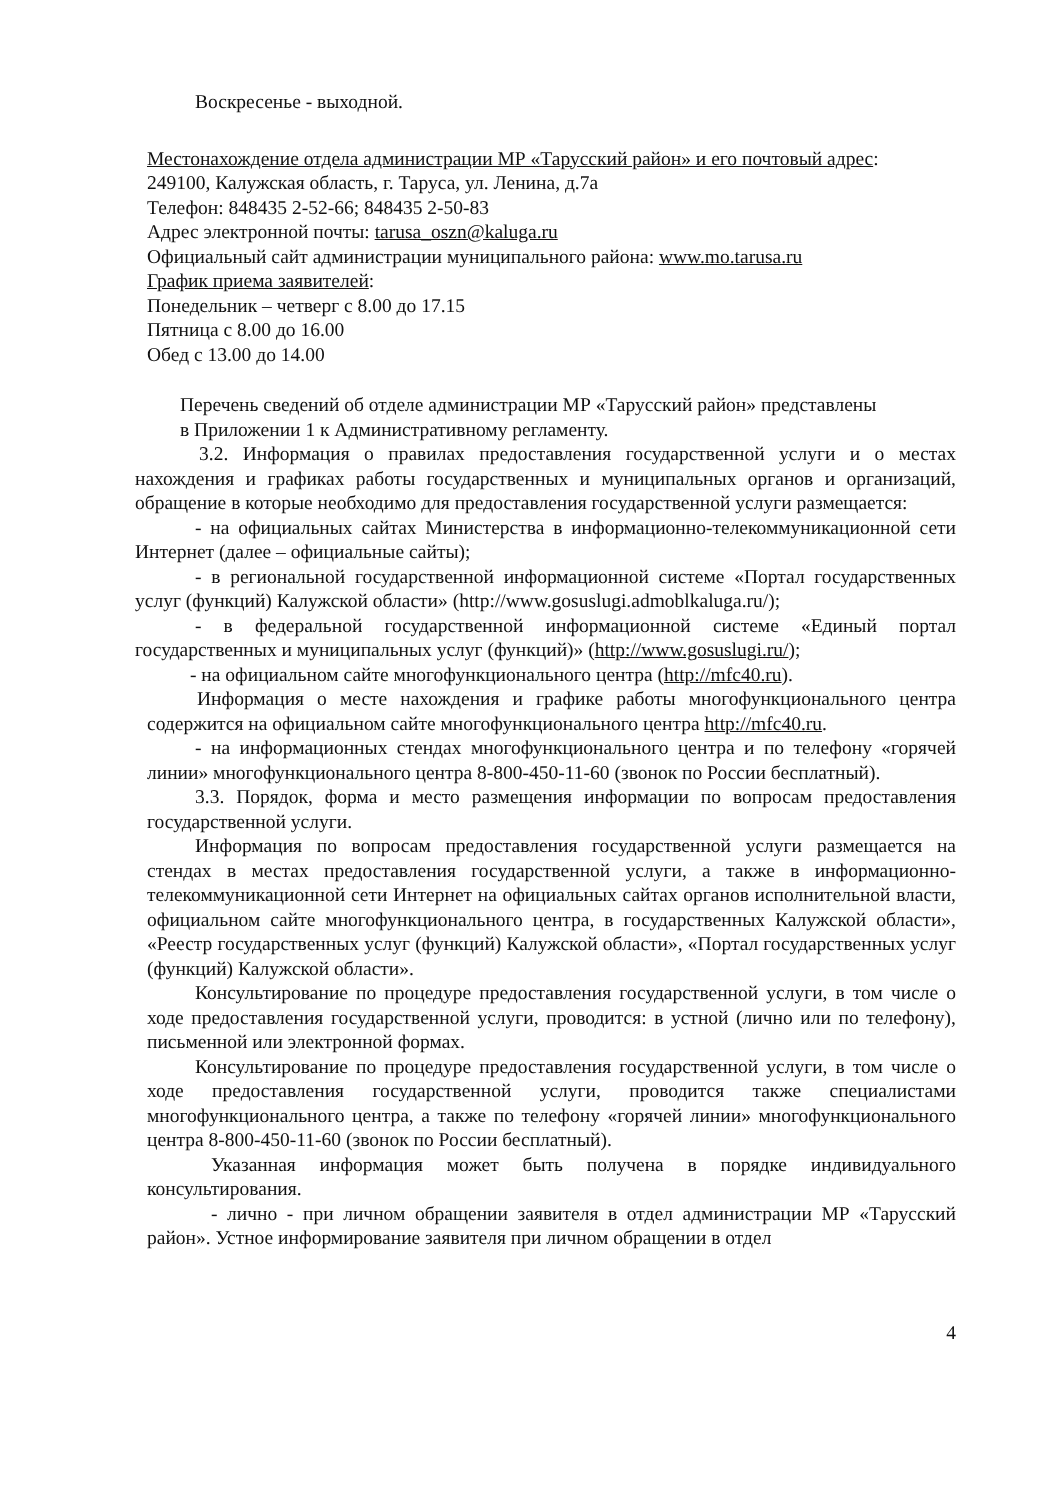Воскресенье - выходной.
Местонахождение отдела администрации МР «Тарусский район» и его почтовый адрес:
249100, Калужская область, г. Таруса, ул. Ленина, д.7а
Телефон: 848435 2-52-66; 848435 2-50-83
Адрес электронной почты: tarusa_oszn@kaluga.ru
Официальный сайт администрации муниципального района: www.mo.tarusa.ru
График приема заявителей:
Понедельник – четверг с 8.00 до 17.15
Пятница с 8.00 до 16.00
Обед с 13.00 до 14.00
Перечень сведений об отделе администрации МР «Тарусский район» представлены
в Приложении 1 к Административному регламенту.
3.2. Информация о правилах предоставления государственной услуги и о местах нахождения и графиках работы государственных и муниципальных органов и организаций, обращение в которые необходимо для предоставления государственной услуги размещается:
- на официальных сайтах Министерства в информационно-телекоммуникационной сети Интернет (далее – официальные сайты);
- в региональной государственной информационной системе «Портал государственных услуг (функций) Калужской области» (http://www.gosuslugi.admoblkaluga.ru/);
- в федеральной государственной информационной системе «Единый портал государственных и муниципальных услуг (функций)» (http://www.gosuslugi.ru/);
- на официальном сайте многофункционального центра (http://mfc40.ru).
Информация о месте нахождения и графике работы многофункционального центра содержится на официальном сайте многофункционального центра http://mfc40.ru.
- на информационных стендах многофункционального центра и по телефону «горячей линии» многофункционального центра 8-800-450-11-60 (звонок по России бесплатный).
3.3. Порядок, форма и место размещения информации по вопросам предоставления государственной услуги.
Информация по вопросам предоставления государственной услуги размещается на стендах в местах предоставления государственной услуги, а также в информационно-телекоммуникационной сети Интернет на официальных сайтах органов исполнительной власти, официальном сайте многофункционального центра, в государственных Калужской области», «Реестр государственных услуг (функций) Калужской области», «Портал государственных услуг (функций) Калужской области».
Консультирование по процедуре предоставления государственной услуги, в том числе о ходе предоставления государственной услуги, проводится: в устной (лично или по телефону), письменной или электронной формах.
Консультирование по процедуре предоставления государственной услуги, в том числе о ходе предоставления государственной услуги, проводится также специалистами многофункционального центра, а также по телефону «горячей линии» многофункционального центра 8-800-450-11-60 (звонок по России бесплатный).
Указанная информация может быть получена в порядке индивидуального консультирования.
- лично - при личном обращении заявителя в отдел администрации МР «Тарусский район». Устное информирование заявителя при личном обращении в отдел
4